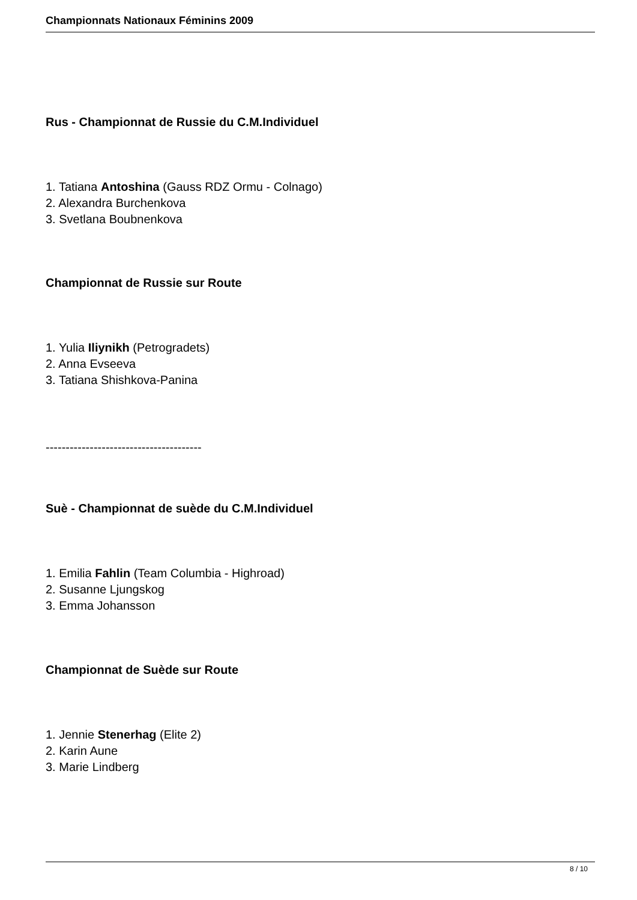Championnats Nationaux Féminins 2009
Rus - Championnat de Russie du C.M.Individuel
1. Tatiana Antoshina (Gauss RDZ Ormu - Colnago)
2. Alexandra Burchenkova
3. Svetlana Boubnenkova
Championnat de Russie sur Route
1. Yulia Iliynikh (Petrogradets)
2. Anna Evseeva
3. Tatiana Shishkova-Panina
---------------------------------------
Suè - Championnat de suède du C.M.Individuel
1. Emilia Fahlin (Team Columbia - Highroad)
2. Susanne Ljungskog
3. Emma Johansson
Championnat de Suède sur Route
1. Jennie Stenerhag (Elite 2)
2. Karin Aune
3. Marie Lindberg
8 / 10